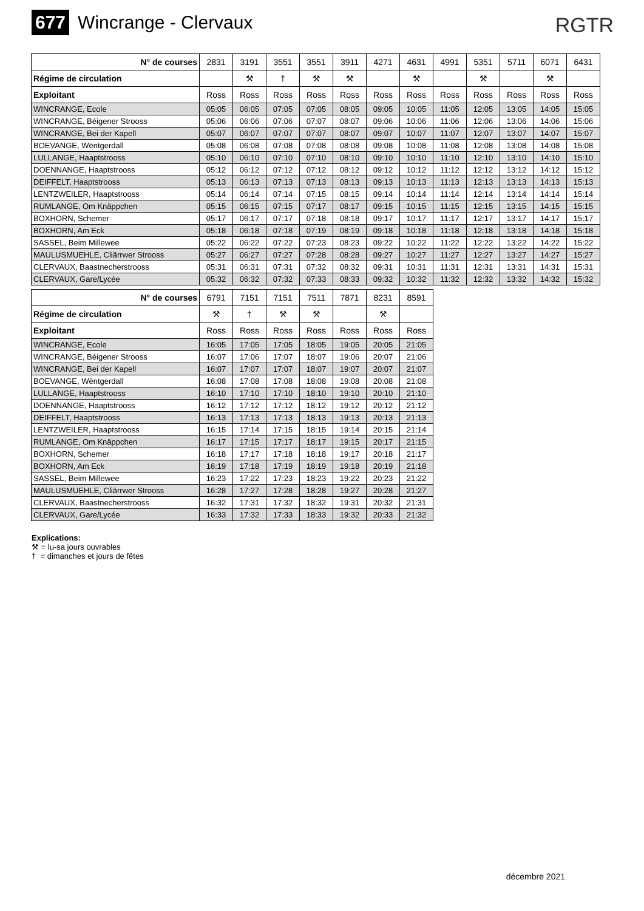677 Wincrange - Clervaux
RGTR
| N° de courses | 2831 | 3191 | 3551 | 3551 | 3911 | 4271 | 4631 | 4991 | 5351 | 5711 | 6071 | 6431 |
| Régime de circulation | | ⚒ | † | ⚒ | ⚒ | | ⚒ | | ⚒ | | ⚒ | |
| Exploitant | Ross | Ross | Ross | Ross | Ross | Ross | Ross | Ross | Ross | Ross | Ross | Ross |
| WINCRANGE, Ecole | 05:05 | 06:05 | 07:05 | 07:05 | 08:05 | 09:05 | 10:05 | 11:05 | 12:05 | 13:05 | 14:05 | 15:05 |
| WINCRANGE, Béigener Strooss | 05:06 | 06:06 | 07:06 | 07:07 | 08:07 | 09:06 | 10:06 | 11:06 | 12:06 | 13:06 | 14:06 | 15:06 |
| WINCRANGE, Bei der Kapell | 05:07 | 06:07 | 07:07 | 07:07 | 08:07 | 09:07 | 10:07 | 11:07 | 12:07 | 13:07 | 14:07 | 15:07 |
| BOEVANGE, Wëntgerdall | 05:08 | 06:08 | 07:08 | 07:08 | 08:08 | 09:08 | 10:08 | 11:08 | 12:08 | 13:08 | 14:08 | 15:08 |
| LULLANGE, Haaptstrooss | 05:10 | 06:10 | 07:10 | 07:10 | 08:10 | 09:10 | 10:10 | 11:10 | 12:10 | 13:10 | 14:10 | 15:10 |
| DOENNANGE, Haaptstrooss | 05:12 | 06:12 | 07:12 | 07:12 | 08:12 | 09:12 | 10:12 | 11:12 | 12:12 | 13:12 | 14:12 | 15:12 |
| DEIFFELT, Haaptstrooss | 05:13 | 06:13 | 07:13 | 07:13 | 08:13 | 09:13 | 10:13 | 11:13 | 12:13 | 13:13 | 14:13 | 15:13 |
| LENTZWEILER, Haaptstrooss | 05:14 | 06:14 | 07:14 | 07:15 | 08:15 | 09:14 | 10:14 | 11:14 | 12:14 | 13:14 | 14:14 | 15:14 |
| RUMLANGE, Om Knäppchen | 05:15 | 06:15 | 07:15 | 07:17 | 08:17 | 09:15 | 10:15 | 11:15 | 12:15 | 13:15 | 14:15 | 15:15 |
| BOXHORN, Schemer | 05:17 | 06:17 | 07:17 | 07:18 | 08:18 | 09:17 | 10:17 | 11:17 | 12:17 | 13:17 | 14:17 | 15:17 |
| BOXHORN, Am Eck | 05:18 | 06:18 | 07:18 | 07:19 | 08:19 | 09:18 | 10:18 | 11:18 | 12:18 | 13:18 | 14:18 | 15:18 |
| SASSEL, Beim Millewee | 05:22 | 06:22 | 07:22 | 07:23 | 08:23 | 09:22 | 10:22 | 11:22 | 12:22 | 13:22 | 14:22 | 15:22 |
| MAULUSMUEHLE, Cliärrwer Strooss | 05:27 | 06:27 | 07:27 | 07:28 | 08:28 | 09:27 | 10:27 | 11:27 | 12:27 | 13:27 | 14:27 | 15:27 |
| CLERVAUX, Baastnecherstrooss | 05:31 | 06:31 | 07:31 | 07:32 | 08:32 | 09:31 | 10:31 | 11:31 | 12:31 | 13:31 | 14:31 | 15:31 |
| CLERVAUX, Gare/Lycée | 05:32 | 06:32 | 07:32 | 07:33 | 08:33 | 09:32 | 10:32 | 11:32 | 12:32 | 13:32 | 14:32 | 15:32 |
| N° de courses | 6791 | 7151 | 7151 | 7511 | 7871 | 8231 | 8591 |
| Régime de circulation | ⚒ | † | ⚒ | ⚒ | | ⚒ | |
| Exploitant | Ross | Ross | Ross | Ross | Ross | Ross | Ross |
| WINCRANGE, Ecole | 16:05 | 17:05 | 17:05 | 18:05 | 19:05 | 20:05 | 21:05 |
| WINCRANGE, Béigener Strooss | 16:07 | 17:06 | 17:07 | 18:07 | 19:06 | 20:07 | 21:06 |
| WINCRANGE, Bei der Kapell | 16:07 | 17:07 | 17:07 | 18:07 | 19:07 | 20:07 | 21:07 |
| BOEVANGE, Wëntgerdall | 16:08 | 17:08 | 17:08 | 18:08 | 19:08 | 20:08 | 21:08 |
| LULLANGE, Haaptstrooss | 16:10 | 17:10 | 17:10 | 18:10 | 19:10 | 20:10 | 21:10 |
| DOENNANGE, Haaptstrooss | 16:12 | 17:12 | 17:12 | 18:12 | 19:12 | 20:12 | 21:12 |
| DEIFFELT, Haaptstrooss | 16:13 | 17:13 | 17:13 | 18:13 | 19:13 | 20:13 | 21:13 |
| LENTZWEILER, Haaptstrooss | 16:15 | 17:14 | 17:15 | 18:15 | 19:14 | 20:15 | 21:14 |
| RUMLANGE, Om Knäppchen | 16:17 | 17:15 | 17:17 | 18:17 | 19:15 | 20:17 | 21:15 |
| BOXHORN, Schemer | 16:18 | 17:17 | 17:18 | 18:18 | 19:17 | 20:18 | 21:17 |
| BOXHORN, Am Eck | 16:19 | 17:18 | 17:19 | 18:19 | 19:18 | 20:19 | 21:18 |
| SASSEL, Beim Millewee | 16:23 | 17:22 | 17:23 | 18:23 | 19:22 | 20:23 | 21:22 |
| MAULUSMUEHLE, Cliärrwer Strooss | 16:28 | 17:27 | 17:28 | 18:28 | 19:27 | 20:28 | 21:27 |
| CLERVAUX, Baastnecherstrooss | 16:32 | 17:31 | 17:32 | 18:32 | 19:31 | 20:32 | 21:31 |
| CLERVAUX, Gare/Lycée | 16:33 | 17:32 | 17:33 | 18:33 | 19:32 | 20:33 | 21:32 |
Explications:
⚒ = lu-sa jours ouvrables
† = dimanches et jours de fêtes
décembre 2021